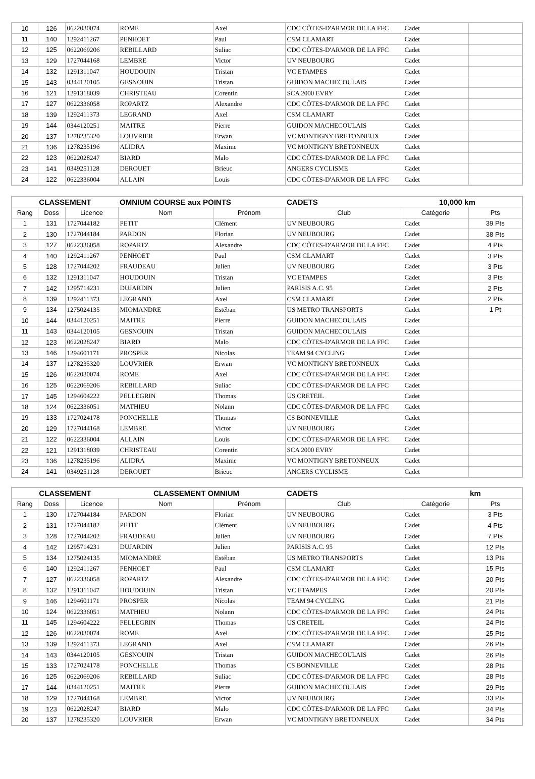| 10 | 126 | 0622030074 | ROME | Axel | CDC CÔTES-D'ARMOR DE LA FFC | Cadet | |
| 11 | 140 | 1292411267 | PENHOET | Paul | CSM CLAMART | Cadet | |
| 12 | 125 | 0622069206 | REBILLARD | Suliac | CDC CÔTES-D'ARMOR DE LA FFC | Cadet | |
| 13 | 129 | 1727044168 | LEMBRE | Victor | UV NEUBOURG | Cadet | |
| 14 | 132 | 1291311047 | HOUDOUIN | Tristan | VC ETAMPES | Cadet | |
| 15 | 143 | 0344120105 | GESNOUIN | Tristan | GUIDON MACHECOULAIS | Cadet | |
| 16 | 121 | 1291318039 | CHRISTEAU | Corentin | SCA 2000 EVRY | Cadet | |
| 17 | 127 | 0622336058 | ROPARTZ | Alexandre | CDC CÔTES-D'ARMOR DE LA FFC | Cadet | |
| 18 | 139 | 1292411373 | LEGRAND | Axel | CSM CLAMART | Cadet | |
| 19 | 144 | 0344120251 | MAITRE | Pierre | GUIDON MACHECOULAIS | Cadet | |
| 20 | 137 | 1278235320 | LOUVRIER | Erwan | VC MONTIGNY BRETONNEUX | Cadet | |
| 21 | 136 | 1278235196 | ALIDRA | Maxime | VC MONTIGNY BRETONNEUX | Cadet | |
| 22 | 123 | 0622028247 | BIARD | Malo | CDC CÔTES-D'ARMOR DE LA FFC | Cadet | |
| 23 | 141 | 0349251128 | DEROUET | Brieuc | ANGERS CYCLISME | Cadet | |
| 24 | 122 | 0622336004 | ALLAIN | Louis | CDC CÔTES-D'ARMOR DE LA FFC | Cadet | |
| CLASSEMENT | | | OMNIUM COURSE aux POINTS | | CADETS | 10,000 km | |
| --- | --- | --- | --- | --- | --- | --- | --- |
| Rang | Doss | Licence | Nom | Prénom | Club | Catégorie | Pts |
| 1 | 131 | 1727044182 | PETIT | Clément | UV NEUBOURG | Cadet | 39 Pts |
| 2 | 130 | 1727044184 | PARDON | Florian | UV NEUBOURG | Cadet | 38 Pts |
| 3 | 127 | 0622336058 | ROPARTZ | Alexandre | CDC CÔTES-D'ARMOR DE LA FFC | Cadet | 4 Pts |
| 4 | 140 | 1292411267 | PENHOET | Paul | CSM CLAMART | Cadet | 3 Pts |
| 5 | 128 | 1727044202 | FRAUDEAU | Julien | UV NEUBOURG | Cadet | 3 Pts |
| 6 | 132 | 1291311047 | HOUDOUIN | Tristan | VC ETAMPES | Cadet | 3 Pts |
| 7 | 142 | 1295714231 | DUJARDIN | Julien | PARISIS A.C. 95 | Cadet | 2 Pts |
| 8 | 139 | 1292411373 | LEGRAND | Axel | CSM CLAMART | Cadet | 2 Pts |
| 9 | 134 | 1275024135 | MIOMANDRE | Estéban | US METRO TRANSPORTS | Cadet | 1 Pt |
| 10 | 144 | 0344120251 | MAITRE | Pierre | GUIDON MACHECOULAIS | Cadet | |
| 11 | 143 | 0344120105 | GESNOUIN | Tristan | GUIDON MACHECOULAIS | Cadet | |
| 12 | 123 | 0622028247 | BIARD | Malo | CDC CÔTES-D'ARMOR DE LA FFC | Cadet | |
| 13 | 146 | 1294601171 | PROSPER | Nicolas | TEAM 94 CYCLING | Cadet | |
| 14 | 137 | 1278235320 | LOUVRIER | Erwan | VC MONTIGNY BRETONNEUX | Cadet | |
| 15 | 126 | 0622030074 | ROME | Axel | CDC CÔTES-D'ARMOR DE LA FFC | Cadet | |
| 16 | 125 | 0622069206 | REBILLARD | Suliac | CDC CÔTES-D'ARMOR DE LA FFC | Cadet | |
| 17 | 145 | 1294604222 | PELLEGRIN | Thomas | US CRETEIL | Cadet | |
| 18 | 124 | 0622336051 | MATHIEU | Nolann | CDC CÔTES-D'ARMOR DE LA FFC | Cadet | |
| 19 | 133 | 1727024178 | PONCHELLE | Thomas | CS BONNEVILLE | Cadet | |
| 20 | 129 | 1727044168 | LEMBRE | Victor | UV NEUBOURG | Cadet | |
| 21 | 122 | 0622336004 | ALLAIN | Louis | CDC CÔTES-D'ARMOR DE LA FFC | Cadet | |
| 22 | 121 | 1291318039 | CHRISTEAU | Corentin | SCA 2000 EVRY | Cadet | |
| 23 | 136 | 1278235196 | ALIDRA | Maxime | VC MONTIGNY BRETONNEUX | Cadet | |
| 24 | 141 | 0349251128 | DEROUET | Brieuc | ANGERS CYCLISME | Cadet | |
| CLASSEMENT | | | CLASSEMENT OMNIUM | | CADETS | | km |
| --- | --- | --- | --- | --- | --- | --- | --- |
| Rang | Doss | Licence | Nom | Prénom | Club | Catégorie | Pts |
| 1 | 130 | 1727044184 | PARDON | Florian | UV NEUBOURG | Cadet | 3 Pts |
| 2 | 131 | 1727044182 | PETIT | Clément | UV NEUBOURG | Cadet | 4 Pts |
| 3 | 128 | 1727044202 | FRAUDEAU | Julien | UV NEUBOURG | Cadet | 7 Pts |
| 4 | 142 | 1295714231 | DUJARDIN | Julien | PARISIS A.C. 95 | Cadet | 12 Pts |
| 5 | 134 | 1275024135 | MIOMANDRE | Estéban | US METRO TRANSPORTS | Cadet | 13 Pts |
| 6 | 140 | 1292411267 | PENHOET | Paul | CSM CLAMART | Cadet | 15 Pts |
| 7 | 127 | 0622336058 | ROPARTZ | Alexandre | CDC CÔTES-D'ARMOR DE LA FFC | Cadet | 20 Pts |
| 8 | 132 | 1291311047 | HOUDOUIN | Tristan | VC ETAMPES | Cadet | 20 Pts |
| 9 | 146 | 1294601171 | PROSPER | Nicolas | TEAM 94 CYCLING | Cadet | 21 Pts |
| 10 | 124 | 0622336051 | MATHIEU | Nolann | CDC CÔTES-D'ARMOR DE LA FFC | Cadet | 24 Pts |
| 11 | 145 | 1294604222 | PELLEGRIN | Thomas | US CRETEIL | Cadet | 24 Pts |
| 12 | 126 | 0622030074 | ROME | Axel | CDC CÔTES-D'ARMOR DE LA FFC | Cadet | 25 Pts |
| 13 | 139 | 1292411373 | LEGRAND | Axel | CSM CLAMART | Cadet | 26 Pts |
| 14 | 143 | 0344120105 | GESNOUIN | Tristan | GUIDON MACHECOULAIS | Cadet | 26 Pts |
| 15 | 133 | 1727024178 | PONCHELLE | Thomas | CS BONNEVILLE | Cadet | 28 Pts |
| 16 | 125 | 0622069206 | REBILLARD | Suliac | CDC CÔTES-D'ARMOR DE LA FFC | Cadet | 28 Pts |
| 17 | 144 | 0344120251 | MAITRE | Pierre | GUIDON MACHECOULAIS | Cadet | 29 Pts |
| 18 | 129 | 1727044168 | LEMBRE | Victor | UV NEUBOURG | Cadet | 33 Pts |
| 19 | 123 | 0622028247 | BIARD | Malo | CDC CÔTES-D'ARMOR DE LA FFC | Cadet | 34 Pts |
| 20 | 137 | 1278235320 | LOUVRIER | Erwan | VC MONTIGNY BRETONNEUX | Cadet | 34 Pts |